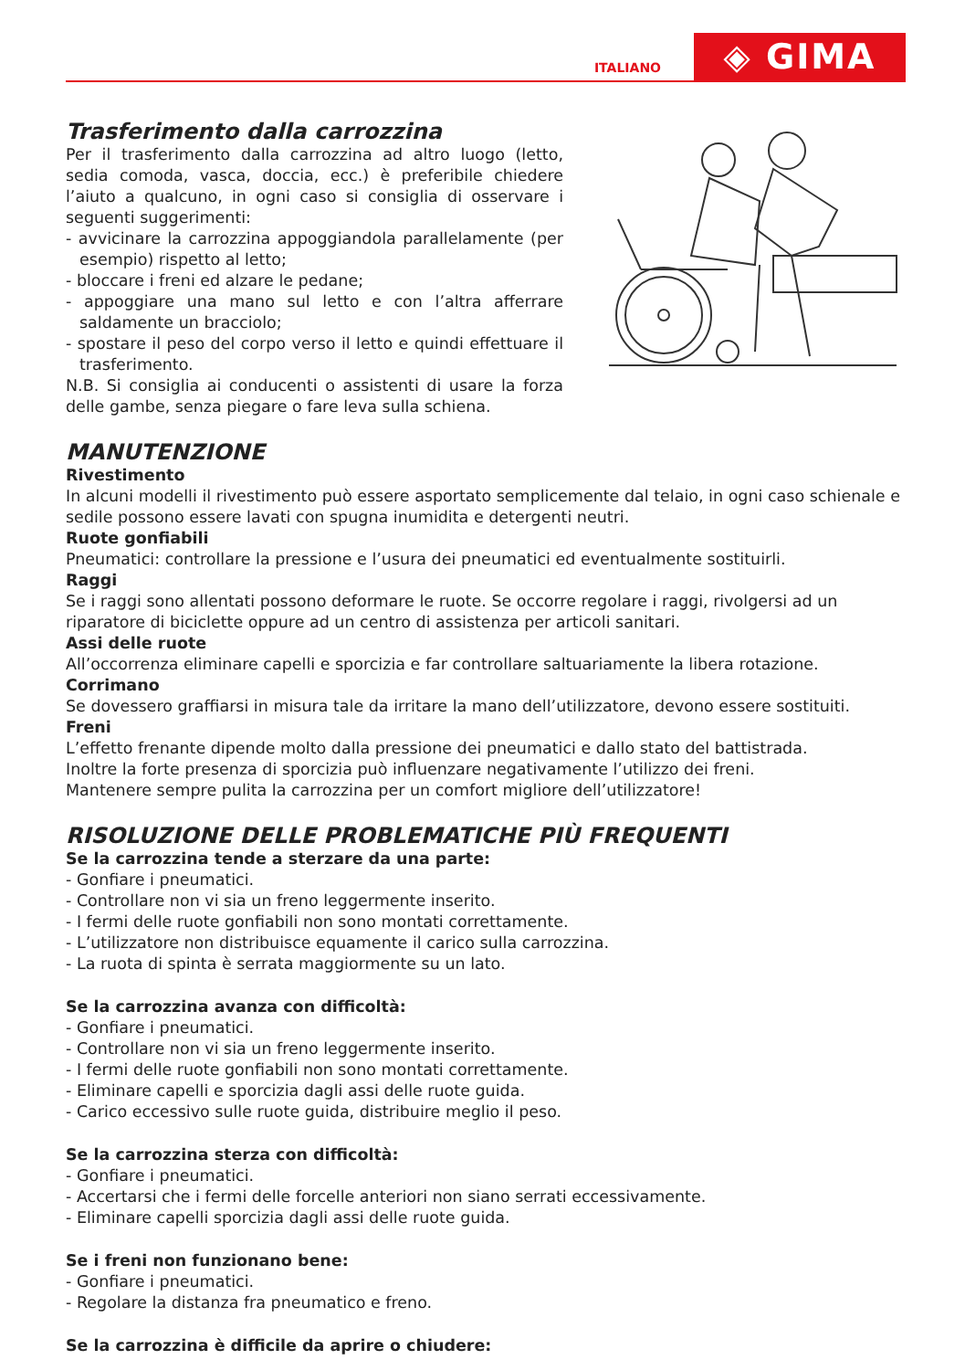ITALIANO
◈ GIMA
Trasferimento dalla carrozzina
Per il trasferimento dalla carrozzina ad altro luogo (letto, sedia comoda, vasca, doccia, ecc.) è preferibile chiedere l’aiuto a qualcuno, in ogni caso si consiglia di osservare i seguenti suggerimenti:
- avvicinare la carrozzina appoggiandola parallelamente (per esempio) rispetto al letto;
- bloccare i freni ed alzare le pedane;
- appoggiare una mano sul letto e con l’altra afferrare saldamente un bracciolo;
- spostare il peso del corpo verso il letto e quindi effettuare il trasferimento.
N.B. Si consiglia ai conducenti o assistenti di usare la forza delle gambe, senza piegare o fare leva sulla schiena.
MANUTENZIONE
Rivestimento
In alcuni modelli il rivestimento può essere asportato semplicemente dal telaio, in ogni caso schienale e sedile possono essere lavati con spugna inumidita e detergenti neutri.
Ruote gonfiabili
Pneumatici: controllare la pressione e l’usura dei pneumatici ed eventualmente sostituirli.
Raggi
Se i raggi sono allentati possono deformare le ruote. Se occorre regolare i raggi, rivolgersi ad un riparatore di biciclette oppure ad un centro di assistenza per articoli sanitari.
Assi delle ruote
All’occorrenza eliminare capelli e sporcizia e far controllare saltuariamente la libera rotazione.
Corrimano
Se dovessero graffiarsi in misura tale da irritare la mano dell’utilizzatore, devono essere sostituiti.
Freni
L’effetto frenante dipende molto dalla pressione dei pneumatici e dallo stato del battistrada.
Inoltre la forte presenza di sporcizia può influenzare negativamente l’utilizzo dei freni.
Mantenere sempre pulita la carrozzina per un comfort migliore dell’utilizzatore!
RISOLUZIONE DELLE PROBLEMATICHE PIÙ FREQUENTI
Se la carrozzina tende a sterzare da una parte:
- Gonfiare i pneumatici.
- Controllare non vi sia un freno leggermente inserito.
- I fermi delle ruote gonfiabili non sono montati correttamente.
- L’utilizzatore non distribuisce equamente il carico sulla carrozzina.
- La ruota di spinta è serrata maggiormente su un lato.
Se la carrozzina avanza con difficoltà:
- Gonfiare i pneumatici.
- Controllare non vi sia un freno leggermente inserito.
- I fermi delle ruote gonfiabili non sono montati correttamente.
- Eliminare capelli e sporcizia dagli assi delle ruote guida.
- Carico eccessivo sulle ruote guida, distribuire meglio il peso.
Se la carrozzina sterza con difficoltà:
- Gonfiare i pneumatici.
- Accertarsi che i fermi delle forcelle anteriori non siano serrati eccessivamente.
- Eliminare capelli sporcizia dagli assi delle ruote guida.
Se i freni non funzionano bene:
- Gonfiare i pneumatici.
- Regolare la distanza fra pneumatico e freno.
Se la carrozzina è difficile da aprire o chiudere: